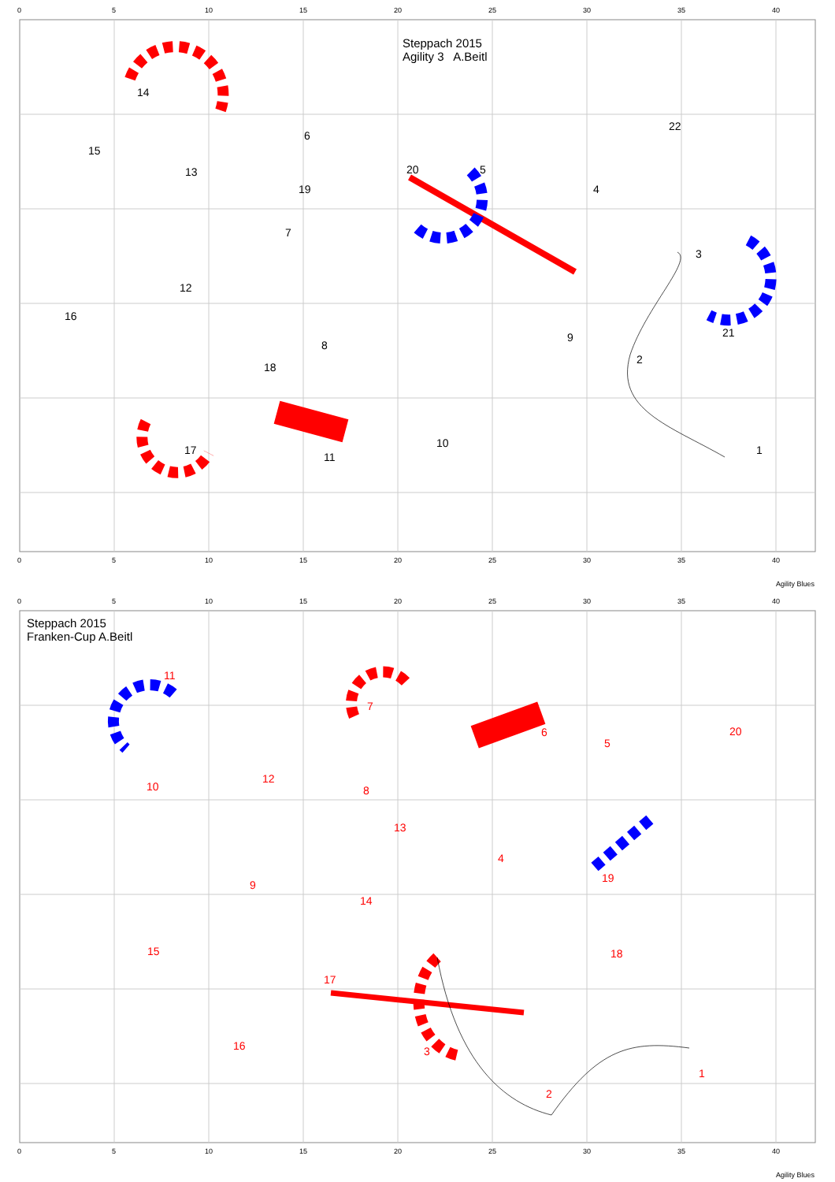Steppach 2015
Agility 3 A.Beitl
0
5
10
15
20
25
30
35
40
0
5
10
15
20
25
30
35
40
1
2
3
4
5
6
7
8
9
10
11
12
13
14
15
16
17
18
19
20
21
22
Agility Blues
Steppach 2015
Franken-Cup A.Beitl
0
5
10
15
20
25
30
35
40
0
5
10
15
20
25
30
35
40
1
2
3
4
5
6
7
8
9
10
11
12
13
14
15
16
17
18
19
20
Agility Blues